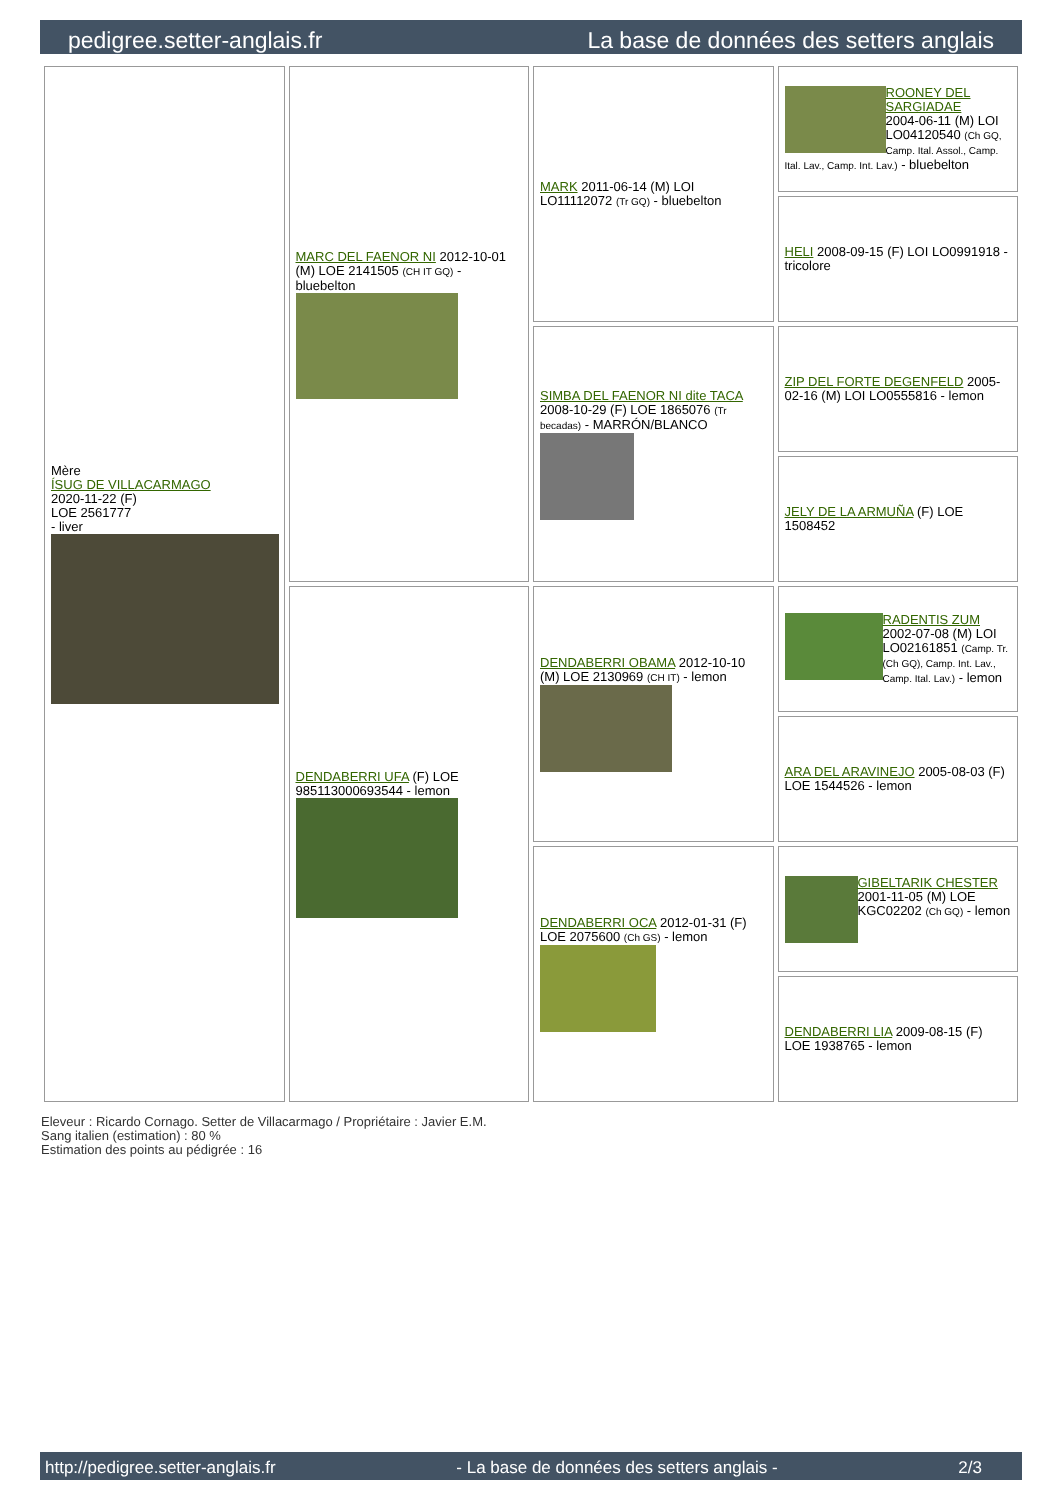pedigree.setter-anglais.fr La base de données des setters anglais
| Mère ÍSUG DE VILLACARMAGO 2020-11-22 (F) LOE 2561777 - liver | MARC DEL FAENOR NI 2012-10-01 (M) LOE 2141505 (CH IT GQ) - bluebelton | MARK 2011-06-14 (M) LOI LO11112072 (Tr GQ) - bluebelton | ROONEY DEL SARGIADAE 2004-06-11 (M) LOI LO04120540 (Ch GQ, Camp. Ital. Assol., Camp. Ital. Lav., Camp. Int. Lav.) - bluebelton |
| | | | HELI 2008-09-15 (F) LOI LO0991918 - tricolore |
| | | SIMBA DEL FAENOR NI dite TACA 2008-10-29 (F) LOE 1865076 (Tr becadas) - MARRÓN/BLANCO | ZIP DEL FORTE DEGENFELD 2005-02-16 (M) LOI LO0555816 - lemon |
| | | | JELY DE LA ARMUÑA (F) LOE 1508452 |
| | DENDABERRI UFA (F) LOE 985113000693544 - lemon | DENDABERRI OBAMA 2012-10-10 (M) LOE 2130969 (CH IT) - lemon | RADENTIS ZUM 2002-07-08 (M) LOI LO02161851 (Camp. Tr. (Ch GQ), Camp. Int. Lav., Camp. Ital. Lav.) - lemon |
| | | | ARA DEL ARAVINEJO 2005-08-03 (F) LOE 1544526 - lemon |
| | | DENDABERRI OCA 2012-01-31 (F) LOE 2075600 (Ch GS) - lemon | GIBELTARIK CHESTER 2001-11-05 (M) LOE KGC02202 (Ch GQ) - lemon |
| | | | DENDABERRI LIA 2009-08-15 (F) LOE 1938765 - lemon |
Eleveur : Ricardo Cornago. Setter de Villacarmago / Propriétaire : Javier E.M.
Sang italien (estimation) : 80 %
Estimation des points au pédigrée : 16
http://pedigree.setter-anglais.fr - La base de données des setters anglais - 2/3